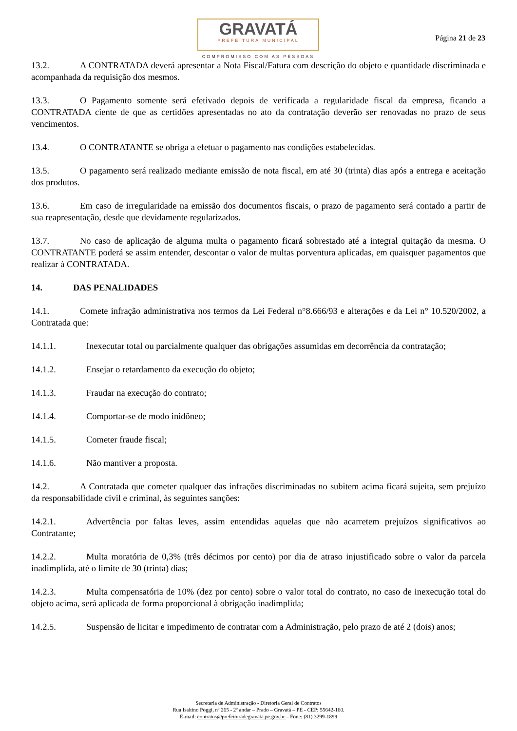GRAVATÁ
PREFEITURA MUNICIPAL
COMPROMISSO COM AS PESSOAS
Página 21 de 23
13.2. A CONTRATADA deverá apresentar a Nota Fiscal/Fatura com descrição do objeto e quantidade discriminada e acompanhada da requisição dos mesmos.
13.3. O Pagamento somente será efetivado depois de verificada a regularidade fiscal da empresa, ficando a CONTRATADA ciente de que as certidões apresentadas no ato da contratação deverão ser renovadas no prazo de seus vencimentos.
13.4. O CONTRATANTE se obriga a efetuar o pagamento nas condições estabelecidas.
13.5. O pagamento será realizado mediante emissão de nota fiscal, em até 30 (trinta) dias após a entrega e aceitação dos produtos.
13.6. Em caso de irregularidade na emissão dos documentos fiscais, o prazo de pagamento será contado a partir de sua reapresentação, desde que devidamente regularizados.
13.7. No caso de aplicação de alguma multa o pagamento ficará sobrestado até a integral quitação da mesma. O CONTRATANTE poderá se assim entender, descontar o valor de multas porventura aplicadas, em quaisquer pagamentos que realizar à CONTRATADA.
14. DAS PENALIDADES
14.1. Comete infração administrativa nos termos da Lei Federal n°8.666/93 e alterações e da Lei n° 10.520/2002, a Contratada que:
14.1.1. Inexecutar total ou parcialmente qualquer das obrigações assumidas em decorrência da contratação;
14.1.2. Ensejar o retardamento da execução do objeto;
14.1.3. Fraudar na execução do contrato;
14.1.4. Comportar-se de modo inidôneo;
14.1.5. Cometer fraude fiscal;
14.1.6. Não mantiver a proposta.
14.2. A Contratada que cometer qualquer das infrações discriminadas no subitem acima ficará sujeita, sem prejuízo da responsabilidade civil e criminal, às seguintes sanções:
14.2.1. Advertência por faltas leves, assim entendidas aquelas que não acarretem prejuízos significativos ao Contratante;
14.2.2. Multa moratória de 0,3% (três décimos por cento) por dia de atraso injustificado sobre o valor da parcela inadimplida, até o limite de 30 (trinta) dias;
14.2.3. Multa compensatória de 10% (dez por cento) sobre o valor total do contrato, no caso de inexecução total do objeto acima, será aplicada de forma proporcional à obrigação inadimplida;
14.2.5. Suspensão de licitar e impedimento de contratar com a Administração, pelo prazo de até 2 (dois) anos;
Secretaria de Administração - Diretoria Geral de Contratos
Rua Isaltino Poggi, nº 265 - 2º andar – Prado – Gravatá – PE - CEP: 55642-160.
E-mail: contratos@prefeituradegravata.pe.gov.br – Fone: (81) 3299-1899